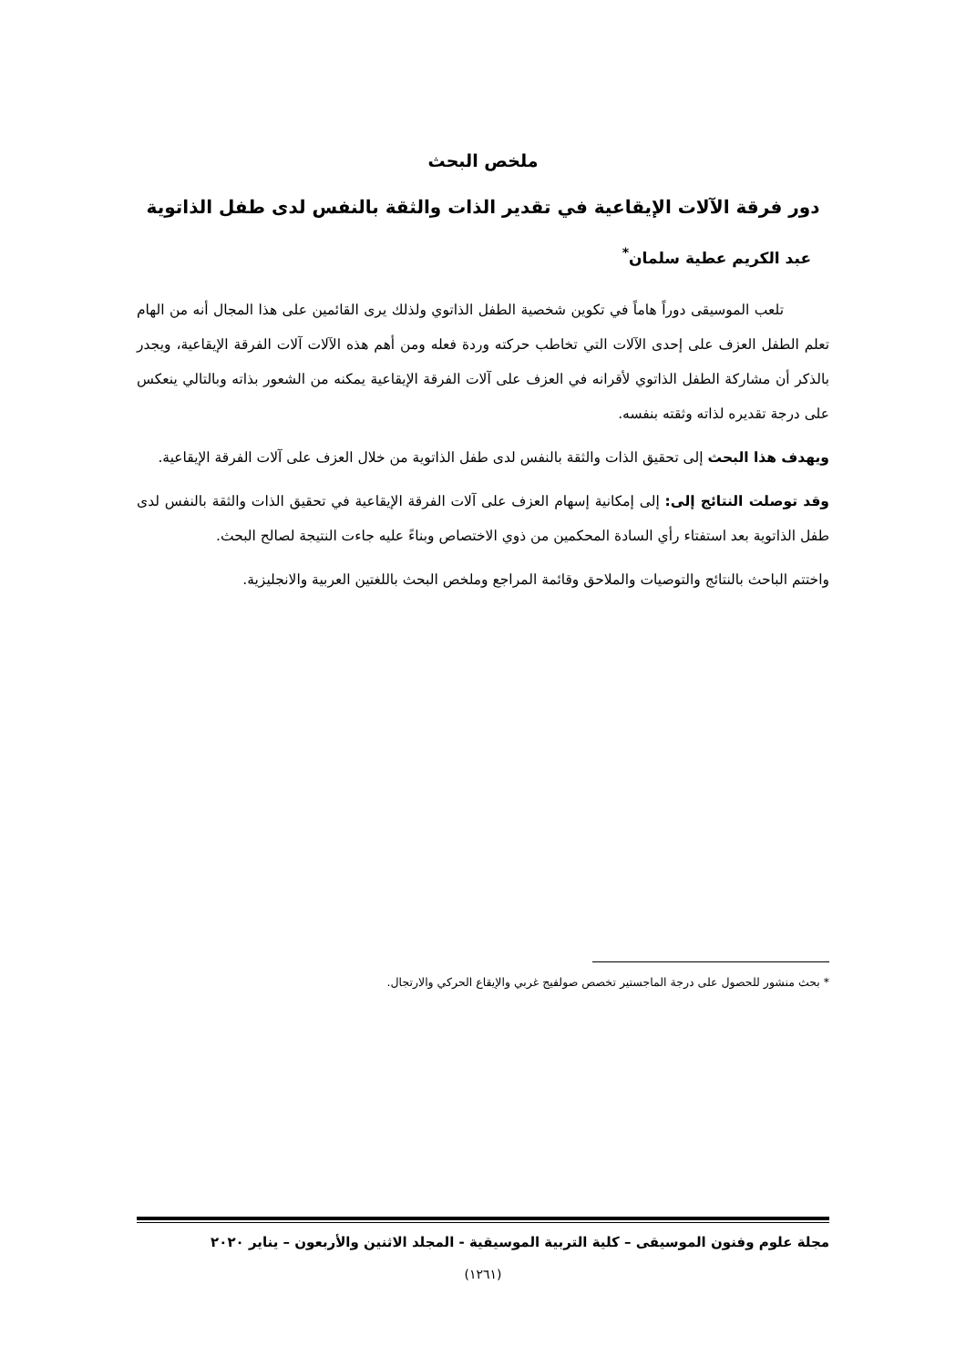ملخص البحث
دور فرقة الآلات الإيقاعية في تقدير الذات والثقة بالنفس لدى طفل الذاتوية
عبد الكريم عطية سلمان<sup>*</sup>
تلعب الموسيقى دوراً هاماً في تكوين شخصية الطفل الذاتوي ولذلك يرى القائمين على هذا المجال أنه من الهام تعلم الطفل العزف على إحدى الآلات التي تخاطب حركته وردة فعله ومن أهم هذه الآلات آلات الفرقة الإيقاعية، ويجدر بالذكر أن مشاركة الطفل الذاتوي لأقرانه في العزف على آلات الفرقة الإيقاعية يمكنه من الشعور بذاته وبالتالي ينعكس على درجة تقديره لذاته وثقته بنفسه.
ويهدف هذا البحث إلى تحقيق الذات والثقة بالنفس لدى طفل الذاتوية من خلال العزف على آلات الفرقة الإيقاعية.
وقد توصلت النتائج إلى: إلى إمكانية إسهام العزف على آلات الفرقة الإيقاعية في تحقيق الذات والثقة بالنفس لدى طفل الذاتوية بعد استفتاء رأي السادة المحكمين من ذوي الاختصاص وبناءً عليه جاءت النتيجة لصالح البحث.
واختتم الباحث بالنتائج والتوصيات والملاحق وقائمة المراجع وملخص البحث باللغتين العربية والانجليزية.
* بحث منشور للحصول على درجة الماجستير تخصص صولفيج غربي والإيقاع الحركي والارتجال.
مجلة علوم وفنون الموسيقى – كلية التربية الموسيقية - المجلد الاثنين والأربعون – يناير ٢٠٢٠
(١٢٦١)